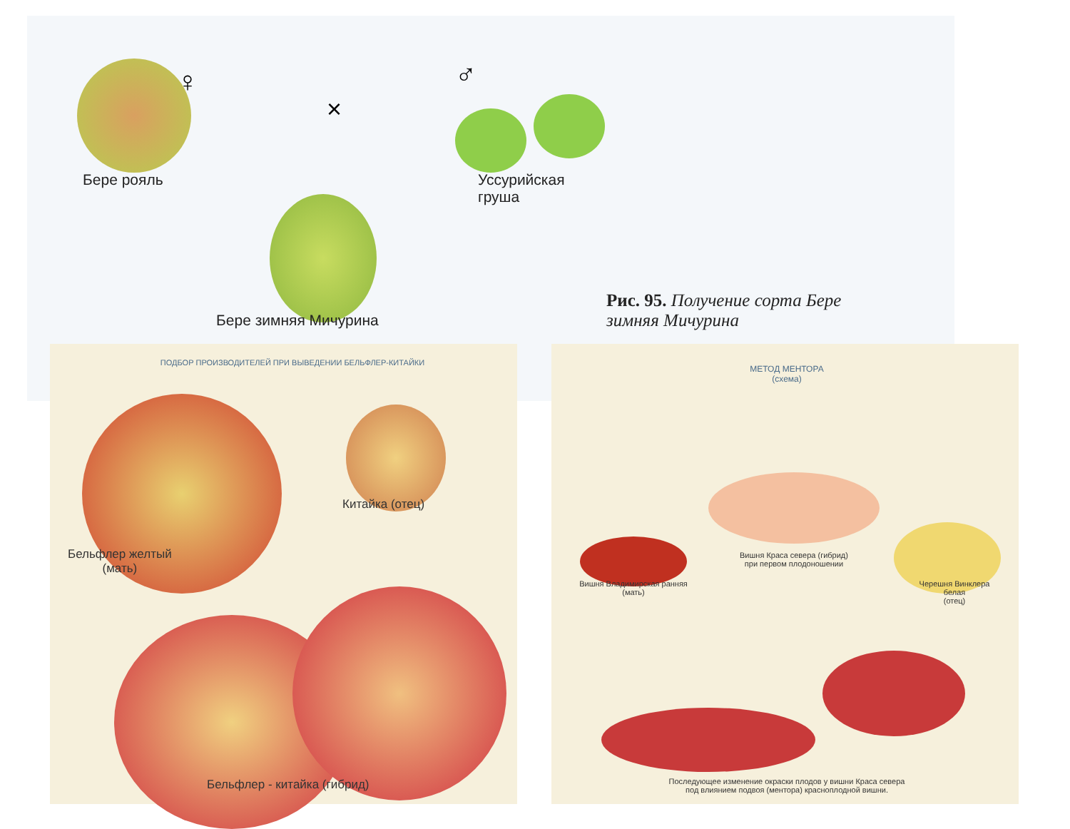Бере рояль
♀
×
♂
Уссурийская
груша
Бере зимняя Мичурина
Рис. 95. Получение сорта Бере
зимняя Мичурина
ПОДБОР ПРОИЗВОДИТЕЛЕЙ ПРИ ВЫВЕДЕНИИ БЕЛЬФЛЕР-КИТАЙКИ
Китайка (отец)
Бельфлер желтый
(мать)
Бельфлер - китайка (гибрид)
МЕТОД МЕНТОРА
(схема)
Вишня Владимирская ранняя
(мать)
Вишня Краса севера (гибрид)
при первом плодоношении
Черешня Винклера
белая
(отец)
Последующее изменение окраски плодов у вишни Краса севера
под влиянием подвоя (ментора) красноплодной вишни.